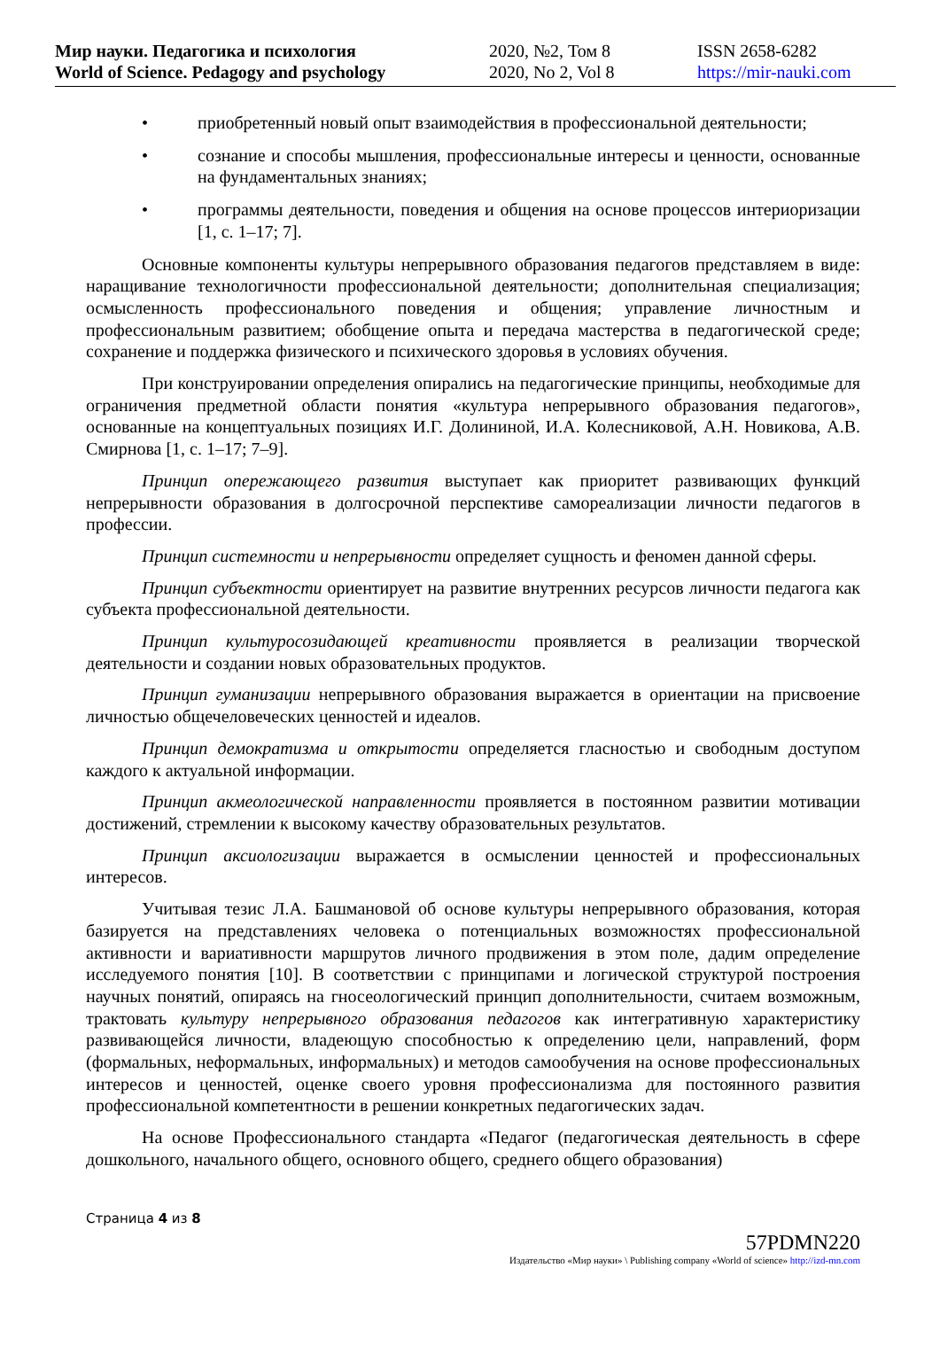Мир науки. Педагогика и психология
World of Science. Pedagogy and psychology
2020, №2, Том 8
2020, No 2, Vol 8
ISSN 2658-6282
https://mir-nauki.com
• приобретенный новый опыт взаимодействия в профессиональной деятельности;
• сознание и способы мышления, профессиональные интересы и ценности, основанные на фундаментальных знаниях;
• программы деятельности, поведения и общения на основе процессов интериоризации [1, с. 1–17; 7].
Основные компоненты культуры непрерывного образования педагогов представляем в виде: наращивание технологичности профессиональной деятельности; дополнительная специализация; осмысленность профессионального поведения и общения; управление личностным и профессиональным развитием; обобщение опыта и передача мастерства в педагогической среде; сохранение и поддержка физического и психического здоровья в условиях обучения.
При конструировании определения опирались на педагогические принципы, необходимые для ограничения предметной области понятия «культура непрерывного образования педагогов», основанные на концептуальных позициях И.Г. Долининой, И.А. Колесниковой, А.Н. Новикова, А.В. Смирнова [1, с. 1–17; 7–9].
Принцип опережающего развития выступает как приоритет развивающих функций непрерывности образования в долгосрочной перспективе самореализации личности педагогов в профессии.
Принцип системности и непрерывности определяет сущность и феномен данной сферы.
Принцип субъектности ориентирует на развитие внутренних ресурсов личности педагога как субъекта профессиональной деятельности.
Принцип культуросозидающей креативности проявляется в реализации творческой деятельности и создании новых образовательных продуктов.
Принцип гуманизации непрерывного образования выражается в ориентации на присвоение личностью общечеловеческих ценностей и идеалов.
Принцип демократизма и открытости определяется гласностью и свободным доступом каждого к актуальной информации.
Принцип акмеологической направленности проявляется в постоянном развитии мотивации достижений, стремлении к высокому качеству образовательных результатов.
Принцип аксиологизации выражается в осмыслении ценностей и профессиональных интересов.
Учитывая тезис Л.А. Башмановой об основе культуры непрерывного образования, которая базируется на представлениях человека о потенциальных возможностях профессиональной активности и вариативности маршрутов личного продвижения в этом поле, дадим определение исследуемого понятия [10]. В соответствии с принципами и логической структурой построения научных понятий, опираясь на гносеологический принцип дополнительности, считаем возможным, трактовать культуру непрерывного образования педагогов как интегративную характеристику развивающейся личности, владеющую способностью к определению цели, направлений, форм (формальных, неформальных, информальных) и методов самообучения на основе профессиональных интересов и ценностей, оценке своего уровня профессионализма для постоянного развития профессиональной компетентности в решении конкретных педагогических задач.
На основе Профессионального стандарта «Педагог (педагогическая деятельность в сфере дошкольного, начального общего, основного общего, среднего общего образования)
Страница 4 из 8
57PDMN220
Издательство «Мир науки» \ Publishing company «World of science» http://izd-mn.com